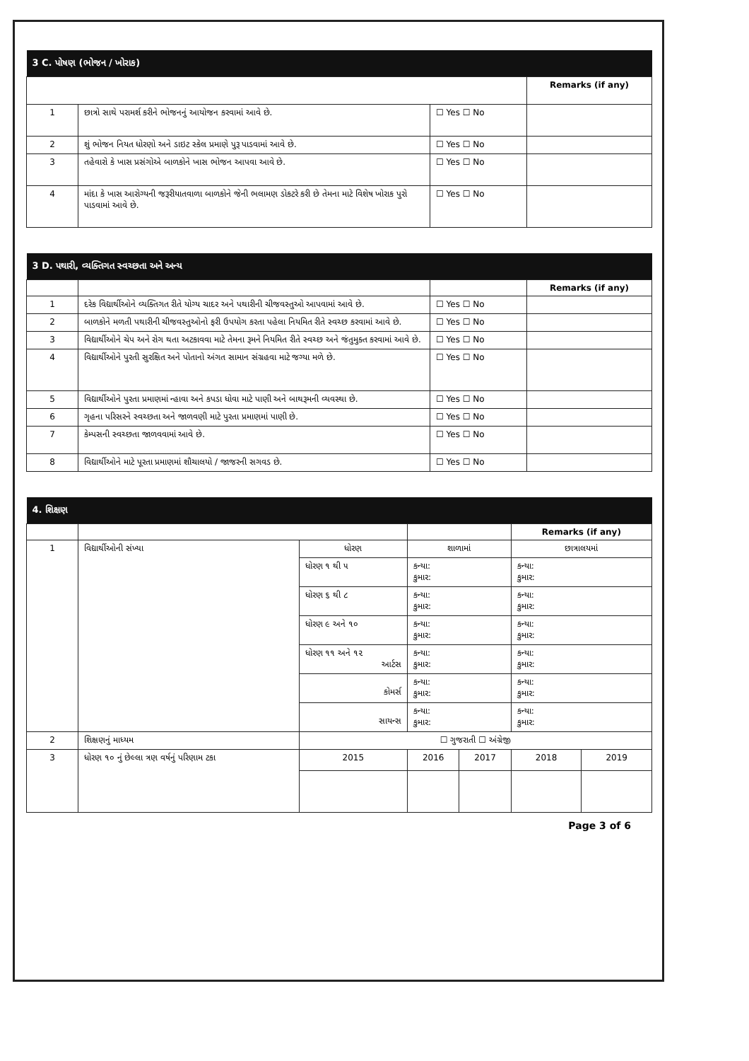| 3 C. પોષણ (ભોજન / ખોરાક) | | | |
| | | | Remarks (if any) |
| 1 | છાત્રો સાથે પરામર્શ કરીને ભોજનનું આયોજન કરવામાં આવે છે. | ☐ Yes ☐ No | |
| 2 | શું ભોજન નિયત ધોરણો અને ડાઇટ સ્કેલ પ્રમાણે પુરૂ પાડવામાં આવે છે. | ☐ Yes ☐ No | |
| 3 | તહેવારો કે ખાસ પ્રસંગોએ બાળકોને ખાસ ભોજન આપવા આવે છે. | ☐ Yes ☐ No | |
| 4 | માંદા કે ખાસ આરોગ્યની જરૂરીયાતવાળા બાળકોને જેની ભલામણ ડોકટરે કરી છે તેમના માટે વિશેષ ખોરાક પુરો પાડવામાં આવે છે. | ☐ Yes ☐ No | |
| 3 D. પથારી, વ્યક્તિગત સ્વચ્છતા અને અન્ય | | | |
| | | | Remarks (if any) |
| 1 | દરેક વિદ્યાર્થીઓને વ્યક્તિગત રીતે યોગ્ય ચાદર અને પથારીની ચીજવસ્તુઓ આપવામાં આવે છે. | ☐ Yes ☐ No | |
| 2 | બાળકોને મળતી પથારીની ચીજવસ્તુઓનો ફરી ઉપયોગ કરતા પહેલા નિયમિત રીતે સ્વચ્છ કરવામાં આવે છે. | ☐ Yes ☐ No | |
| 3 | વિદ્યાર્થીઓને ચેપ અને રોગ થતા અટકાવવા માટે તેમના રૂમને નિયમિત રીતે સ્વચ્છ અને જંતુમુક્ત કરવામાં આવે છે. | ☐ Yes ☐ No | |
| 4 | વિદ્યાર્થીઓને પુરતી સુરક્ષિત અને પોતાનો અંગત સામાન સંગ્રહવા માટે જગ્યા મળે છે. | ☐ Yes ☐ No | |
| 5 | વિદ્યાર્થીઓને પુરતા પ્રમાણમાં ન્હાવા અને કપડા ધોવા માટે પાણી અને બાથરૂમની વ્યવસ્થા છે. | ☐ Yes ☐ No | |
| 6 | ગૃહના પરિસરને સ્વચ્છતા અને જાળવણી માટે પુરતા પ્રમાણમાં પાણી છે. | ☐ Yes ☐ No | |
| 7 | કેમ્પસની સ્વચ્છતા જાળવવામાં આવે છે. | ☐ Yes ☐ No | |
| 8 | વિદ્યાર્થીઓને માટે પૂરતા પ્રમાણમાં શૌચાલયો / જાજરની સગવડ છે. | ☐ Yes ☐ No | |
| 4. શિક્ષણ | | | | | | | |
| | | | | | | Remarks (if any) | |
| 1 | વિદ્યાર્થીઓની સંખ્યા | ધોરણ | | શાળામાં | | છાત્રાલયમાં | |
| | | ધોરણ ૧ થી ૫ | | કન્યા: કુમાર: | | કન્યા: કુમાર: | |
| | | ધોરણ ૬ થી ૮ | | કન્યા: કુમાર: | | કન્યા: કુમાર: | |
| | | ધોરણ ૯ અને ૧૦ | | કન્યા: કુમાર: | | કન્યા: કુમાર: | |
| | | ધોરણ ૧૧ અને ૧૨ આર્ટસ | | કન્યા: કુમાર: | | કન્યા: કુમાર: | |
| | | કોમર્સ | | કન્યા: કુમાર: | | કન્યા: કુમાર: | |
| | | સાયન્સ | | કન્યા: કુમાર: | | કન્યા: કુમાર: | |
| 2 | શિક્ષણનું માધ્યમ | ☐ ગુજરાતી ☐ અંગ્રેજી | | | | | |
| 3 | ધોરણ ૧૦ નું છેલ્લા ત્રણ વર્ષનું પરિણામ ટકા | | 2015 | 2016 | 2017 | 2018 | 2019 |
Page 3 of 6